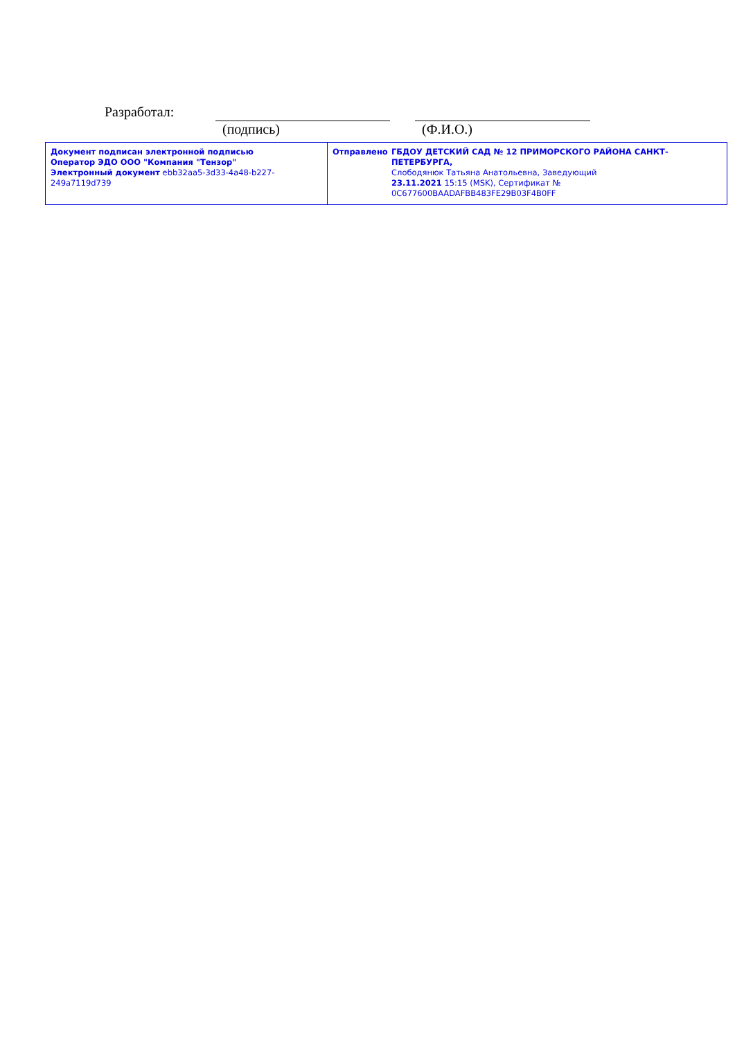Разработал:
(подпись) (Ф.И.О.)
| Документ подписан электронной подписью Оператор ЭДО ООО "Компания "Тензор" Электронный документ ebb32aa5-3d33-4a48-b227-249a7119d739 | Отправлено ГБДОУ ДЕТСКИЙ САД № 12 ПРИМОРСКОГО РАЙОНА САНКТ-ПЕТЕРБУРГА, Слободянюк Татьяна Анатольевна, Заведующий 23.11.2021 15:15 (MSK), Сертификат № 0C677600BAADAFBB483FE29B03F4B0FF |